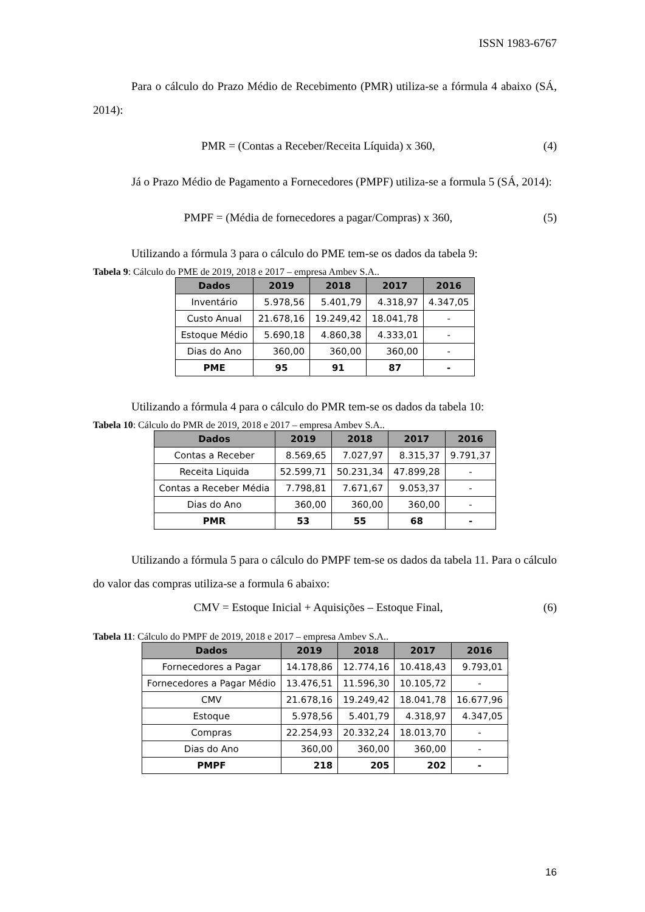ISSN 1983-6767
Para o cálculo do Prazo Médio de Recebimento (PMR) utiliza-se a fórmula 4 abaixo (SÁ, 2014):
PMR = (Contas a Receber/Receita Líquida) x 360, (4)
Já o Prazo Médio de Pagamento a Fornecedores (PMPF) utiliza-se a formula 5 (SÁ, 2014):
PMPF = (Média de fornecedores a pagar/Compras) x 360, (5)
Utilizando a fórmula 3 para o cálculo do PME tem-se os dados da tabela 9:
Tabela 9: Cálculo do PME de 2019, 2018 e 2017 – empresa Ambev S.A..
| Dados | 2019 | 2018 | 2017 | 2016 |
| --- | --- | --- | --- | --- |
| Inventário | 5.978,56 | 5.401,79 | 4.318,97 | 4.347,05 |
| Custo Anual | 21.678,16 | 19.249,42 | 18.041,78 | - |
| Estoque Médio | 5.690,18 | 4.860,38 | 4.333,01 | - |
| Dias do Ano | 360,00 | 360,00 | 360,00 | - |
| PME | 95 | 91 | 87 | - |
Utilizando a fórmula 4 para o cálculo do PMR tem-se os dados da tabela 10:
Tabela 10: Cálculo do PMR de 2019, 2018 e 2017 – empresa Ambev S.A..
| Dados | 2019 | 2018 | 2017 | 2016 |
| --- | --- | --- | --- | --- |
| Contas a Receber | 8.569,65 | 7.027,97 | 8.315,37 | 9.791,37 |
| Receita Liquida | 52.599,71 | 50.231,34 | 47.899,28 | - |
| Contas a Receber Média | 7.798,81 | 7.671,67 | 9.053,37 | - |
| Dias do Ano | 360,00 | 360,00 | 360,00 | - |
| PMR | 53 | 55 | 68 | - |
Utilizando a fórmula 5 para o cálculo do PMPF tem-se os dados da tabela 11. Para o cálculo do valor das compras utiliza-se a formula 6 abaixo:
CMV = Estoque Inicial + Aquisições – Estoque Final, (6)
Tabela 11: Cálculo do PMPF de 2019, 2018 e 2017 – empresa Ambev S.A..
| Dados | 2019 | 2018 | 2017 | 2016 |
| --- | --- | --- | --- | --- |
| Fornecedores a Pagar | 14.178,86 | 12.774,16 | 10.418,43 | 9.793,01 |
| Fornecedores a Pagar Médio | 13.476,51 | 11.596,30 | 10.105,72 | - |
| CMV | 21.678,16 | 19.249,42 | 18.041,78 | 16.677,96 |
| Estoque | 5.978,56 | 5.401,79 | 4.318,97 | 4.347,05 |
| Compras | 22.254,93 | 20.332,24 | 18.013,70 | - |
| Dias do Ano | 360,00 | 360,00 | 360,00 | - |
| PMPF | 218 | 205 | 202 | - |
16